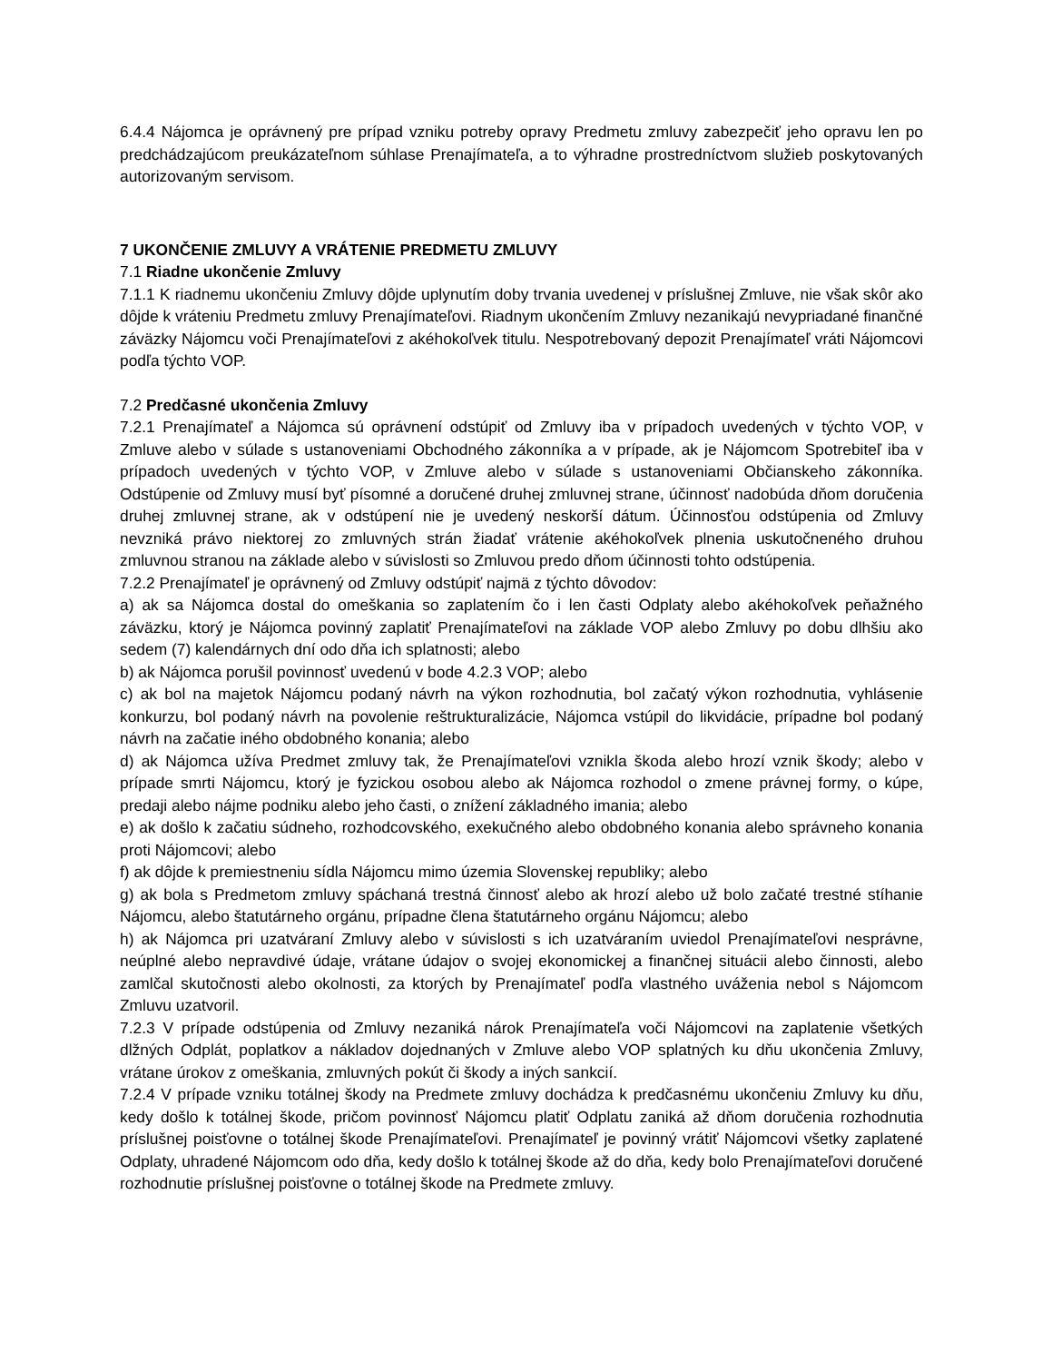6.4.4 Nájomca je oprávnený pre prípad vzniku potreby opravy Predmetu zmluvy zabezpečiť jeho opravu len po predchádzajúcom preukázateľnom súhlase Prenajímateľa, a to výhradne prostredníctvom služieb poskytovaných autorizovaným servisom.
7 UKONČENIE ZMLUVY A VRÁTENIE PREDMETU ZMLUVY
7.1 Riadne ukončenie Zmluvy
7.1.1 K riadnemu ukončeniu Zmluvy dôjde uplynutím doby trvania uvedenej v príslušnej Zmluve, nie však skôr ako dôjde k vráteniu Predmetu zmluvy Prenajímateľovi. Riadnym ukončením Zmluvy nezanikajú nevypriadané finančné záväzky Nájomcu voči Prenajímateľovi z akéhokoľvek titulu. Nespotrebovaný depozit Prenajímateľ vráti Nájomcovi podľa týchto VOP.
7.2 Predčasné ukončenia Zmluvy
7.2.1 Prenajímateľ a Nájomca sú oprávnení odstúpiť od Zmluvy iba v prípadoch uvedených v týchto VOP, v Zmluve alebo v súlade s ustanoveniami Obchodného zákonníka a v prípade, ak je Nájomcom Spotrebiteľ iba v prípadoch uvedených v týchto VOP, v Zmluve alebo v súlade s ustanoveniami Občianskeho zákonníka. Odstúpenie od Zmluvy musí byť písomné a doručené druhej zmluvnej strane, účinnosť nadobúda dňom doručenia druhej zmluvnej strane, ak v odstúpení nie je uvedený neskorší dátum. Účinnosťou odstúpenia od Zmluvy nevzniká právo niektorej zo zmluvných strán žiadať vrátenie akéhokoľvek plnenia uskutočneného druhou zmluvnou stranou na základe alebo v súvislosti so Zmluvou predo dňom účinnosti tohto odstúpenia.
7.2.2 Prenajímateľ je oprávnený od Zmluvy odstúpiť najmä z týchto dôvodov:
a) ak sa Nájomca dostal do omeškania so zaplatením čo i len časti Odplaty alebo akéhokoľvek peňažného záväzku, ktorý je Nájomca povinný zaplatiť Prenajímateľovi na základe VOP alebo Zmluvy po dobu dlhšiu ako sedem (7) kalendárnych dní odo dňa ich splatnosti; alebo
b) ak Nájomca porušil povinnosť uvedenú v bode 4.2.3 VOP; alebo
c) ak bol na majetok Nájomcu podaný návrh na výkon rozhodnutia, bol začatý výkon rozhodnutia, vyhlásenie konkurzu, bol podaný návrh na povolenie reštrukturalizácie, Nájomca vstúpil do likvidácie, prípadne bol podaný návrh na začatie iného obdobného konania; alebo
d) ak Nájomca užíva Predmet zmluvy tak, že Prenajímateľovi vznikla škoda alebo hrozí vznik škody; alebo v prípade smrti Nájomcu, ktorý je fyzickou osobou alebo ak Nájomca rozhodol o zmene právnej formy, o kúpe, predaji alebo nájme podniku alebo jeho časti, o znížení základného imania; alebo
e) ak došlo k začatiu súdneho, rozhodcovského, exekučného alebo obdobného konania alebo správneho konania proti Nájomcovi; alebo
f) ak dôjde k premiestneniu sídla Nájomcu mimo územia Slovenskej republiky; alebo
g) ak bola s Predmetom zmluvy spáchaná trestná činnosť alebo ak hrozí alebo už bolo začaté trestné stíhanie Nájomcu, alebo štatutárneho orgánu, prípadne člena štatutárneho orgánu Nájomcu; alebo
h) ak Nájomca pri uzatváraní Zmluvy alebo v súvislosti s ich uzatváraním uviedol Prenajímateľovi nesprávne, neúplné alebo nepravdivé údaje, vrátane údajov o svojej ekonomickej a finančnej situácii alebo činnosti, alebo zamlčal skutočnosti alebo okolnosti, za ktorých by Prenajímateľ podľa vlastného uváženia nebol s Nájomcom Zmluvu uzatvoril.
7.2.3 V prípade odstúpenia od Zmluvy nezaniká nárok Prenajímateľa voči Nájomcovi na zaplatenie všetkých dlžných Odplát, poplatkov a nákladov dojednaných v Zmluve alebo VOP splatných ku dňu ukončenia Zmluvy, vrátane úrokov z omeškania, zmluvných pokút či škody a iných sankcií.
7.2.4 V prípade vzniku totálnej škody na Predmete zmluvy dochádza k predčasnému ukončeniu Zmluvy ku dňu, kedy došlo k totálnej škode, pričom povinnosť Nájomcu platiť Odplatu zaniká až dňom doručenia rozhodnutia príslušnej poisťovne o totálnej škode Prenajímateľovi. Prenajímateľ je povinný vrátiť Nájomcovi všetky zaplatené Odplaty, uhradené Nájomcom odo dňa, kedy došlo k totálnej škode až do dňa, kedy bolo Prenajímateľovi doručené rozhodnutie príslušnej poisťovne o totálnej škode na Predmete zmluvy.